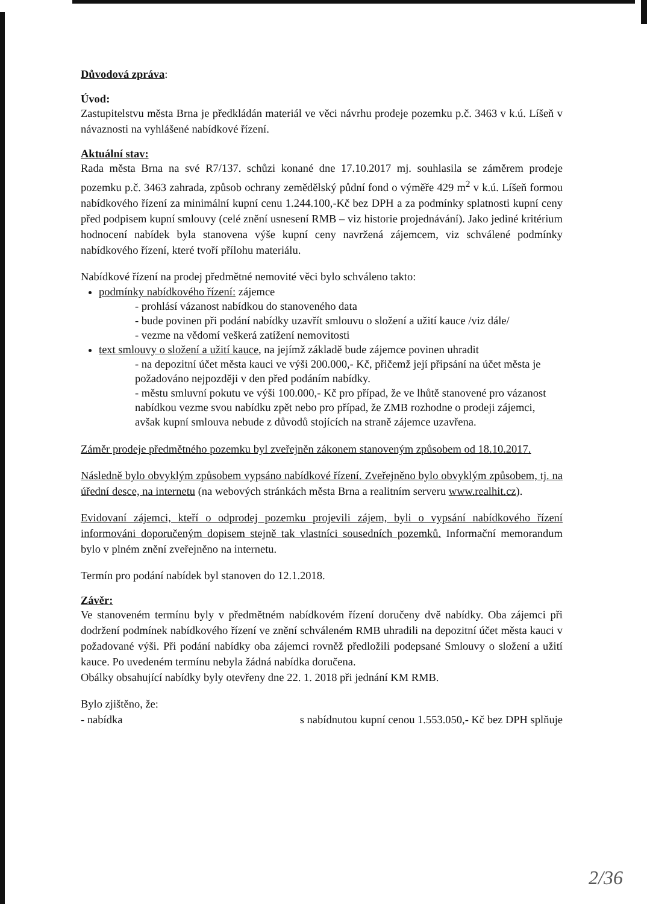Důvodová zpráva:
Úvod:
Zastupitelstvu města Brna je předkládán materiál ve věci návrhu prodeje pozemku p.č. 3463 v k.ú. Líšeň v návaznosti na vyhlášené nabídkové řízení.
Aktuální stav:
Rada města Brna na své R7/137. schůzi konané dne 17.10.2017 mj. souhlasila se záměrem prodeje pozemku p.č. 3463 zahrada, způsob ochrany zemědělský půdní fond o výměře 429 m<sup>2</sup> v k.ú. Líšeň formou nabídkového řízení za minimální kupní cenu 1.244.100,-Kč bez DPH a za podmínky splatnosti kupní ceny před podpisem kupní smlouvy (celé znění usnesení RMB – viz historie projednávání). Jako jediné kritérium hodnocení nabídek byla stanovena výše kupní ceny navržená zájemcem, viz schválené podmínky nabídkového řízení, které tvoří přílohu materiálu.
Nabídkové řízení na prodej předmětné nemovité věci bylo schváleno takto:
podmínky nabídkového řízení: zájemce
- prohlásí vázanost nabídkou do stanoveného data
- bude povinen při podání nabídky uzavřít smlouvu o složení a užití kauce /viz dále/
- vezme na vědomí veškerá zatížení nemovitosti
text smlouvy o složení a užití kauce, na jejímž základě bude zájemce povinen uhradit
- na depozitní účet města kauci ve výši 200.000,- Kč, přičemž její připsání na účet města je požadováno nejpozději v den před podáním nabídky.
- městu smluvní pokutu ve výši 100.000,- Kč pro případ, že ve lhůtě stanovené pro vázanost nabídkou vezme svou nabídku zpět nebo pro případ, že ZMB rozhodne o prodeji zájemci, avšak kupní smlouva nebude z důvodů stojících na straně zájemce uzavřena.
Záměr prodeje předmětného pozemku byl zveřejněn zákonem stanoveným způsobem od 18.10.2017.
Následně bylo obvyklým způsobem vypsáno nabídkové řízení. Zveřejněno bylo obvyklým způsobem, tj. na úřední desce, na internetu (na webových stránkách města Brna a realitním serveru www.realhit.cz).
Evidovaní zájemci, kteří o odprodej pozemku projevili zájem, byli o vypsání nabídkového řízení informováni doporučeným dopisem stejně tak vlastníci sousedních pozemků. Informační memorandum bylo v plném znění zveřejněno na internetu.
Termín pro podání nabídek byl stanoven do 12.1.2018.
Závěr:
Ve stanoveném termínu byly v předmětném nabídkovém řízení doručeny dvě nabídky. Oba zájemci při dodržení podmínek nabídkového řízení ve znění schváleném RMB uhradili na depozitní účet města kauci v požadované výši. Při podání nabídky oba zájemci rovněž předložili podepsané Smlouvy o složení a užití kauce. Po uvedeném termínu nebyla žádná nabídka doručena.
Obálky obsahující nabídky byly otevřeny dne 22. 1. 2018 při jednání KM RMB.
Bylo zjištěno, že:
- nabídka s nabídnutou kupní cenou 1.553.050,- Kč bez DPH splňuje
2/36